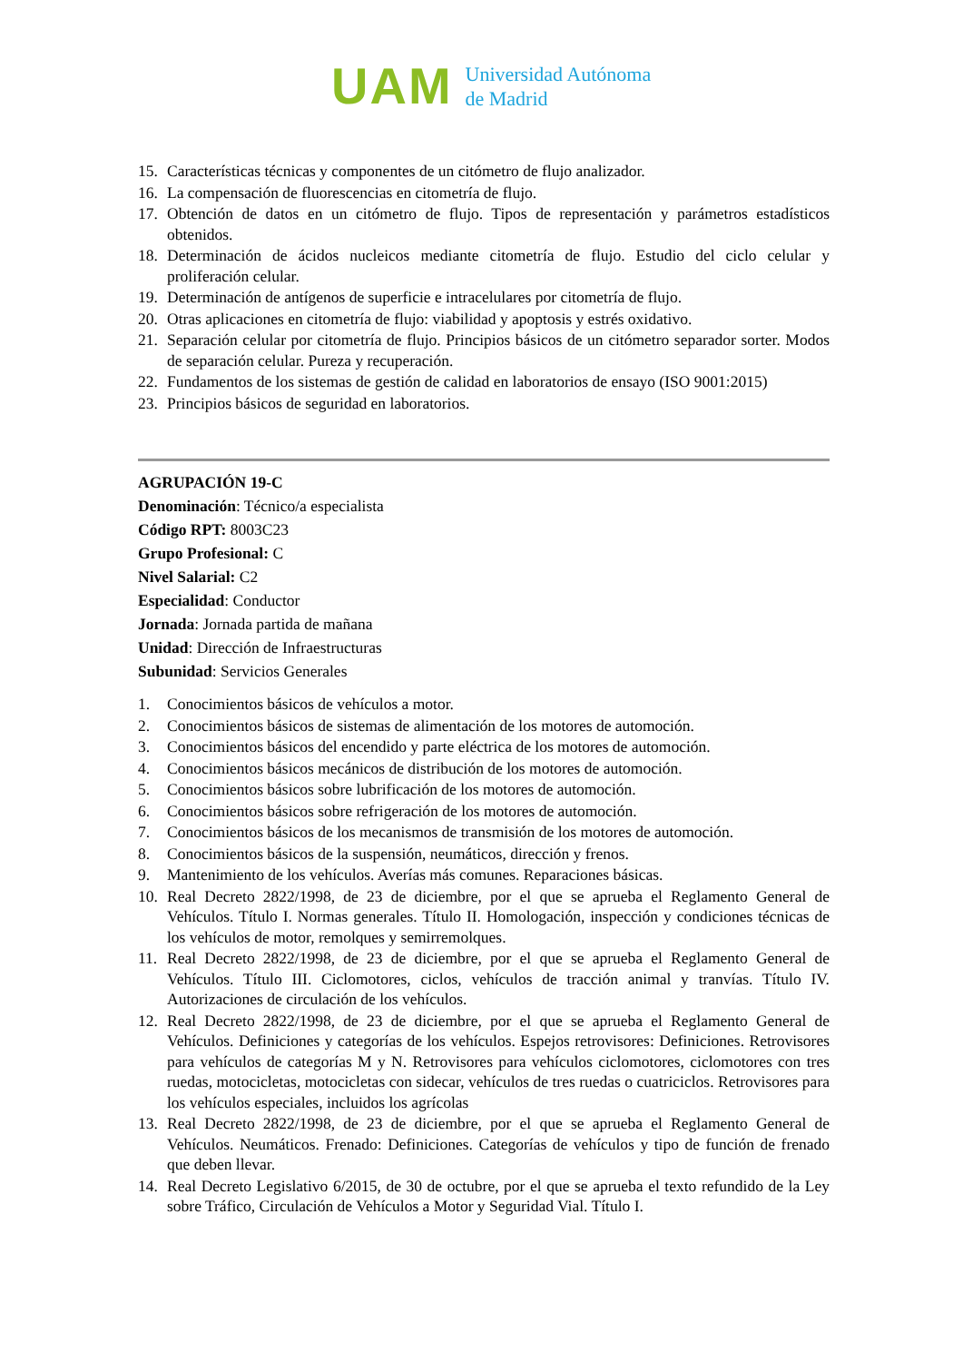UAM
Universidad Autónoma
de Madrid
15. Características técnicas y componentes de un citómetro de flujo analizador.
16. La compensación de fluorescencias en citometría de flujo.
17. Obtención de datos en un citómetro de flujo. Tipos de representación y parámetros estadísticos obtenidos.
18. Determinación de ácidos nucleicos mediante citometría de flujo. Estudio del ciclo celular y proliferación celular.
19. Determinación de antígenos de superficie e intracelulares por citometría de flujo.
20. Otras aplicaciones en citometría de flujo: viabilidad y apoptosis y estrés oxidativo.
21. Separación celular por citometría de flujo. Principios básicos de un citómetro separador sorter. Modos de separación celular. Pureza y recuperación.
22. Fundamentos de los sistemas de gestión de calidad en laboratorios de ensayo (ISO 9001:2015)
23. Principios básicos de seguridad en laboratorios.
AGRUPACIÓN 19-C
Denominación: Técnico/a especialista
Código RPT: 8003C23
Grupo Profesional: C
Nivel Salarial: C2
Especialidad: Conductor
Jornada: Jornada partida de mañana
Unidad: Dirección de Infraestructuras
Subunidad: Servicios Generales
1. Conocimientos básicos de vehículos a motor.
2. Conocimientos básicos de sistemas de alimentación de los motores de automoción.
3. Conocimientos básicos del encendido y parte eléctrica de los motores de automoción.
4. Conocimientos básicos mecánicos de distribución de los motores de automoción.
5. Conocimientos básicos sobre lubrificación de los motores de automoción.
6. Conocimientos básicos sobre refrigeración de los motores de automoción.
7. Conocimientos básicos de los mecanismos de transmisión de los motores de automoción.
8. Conocimientos básicos de la suspensión, neumáticos, dirección y frenos.
9. Mantenimiento de los vehículos. Averías más comunes. Reparaciones básicas.
10. Real Decreto 2822/1998, de 23 de diciembre, por el que se aprueba el Reglamento General de Vehículos. Título I. Normas generales. Título II. Homologación, inspección y condiciones técnicas de los vehículos de motor, remolques y semirremolques.
11. Real Decreto 2822/1998, de 23 de diciembre, por el que se aprueba el Reglamento General de Vehículos. Título III. Ciclomotores, ciclos, vehículos de tracción animal y tranvías. Título IV. Autorizaciones de circulación de los vehículos.
12. Real Decreto 2822/1998, de 23 de diciembre, por el que se aprueba el Reglamento General de Vehículos. Definiciones y categorías de los vehículos. Espejos retrovisores: Definiciones. Retrovisores para vehículos de categorías M y N. Retrovisores para vehículos ciclomotores, ciclomotores con tres ruedas, motocicletas, motocicletas con sidecar, vehículos de tres ruedas o cuatriciclos. Retrovisores para los vehículos especiales, incluidos los agrícolas
13. Real Decreto 2822/1998, de 23 de diciembre, por el que se aprueba el Reglamento General de Vehículos. Neumáticos. Frenado: Definiciones. Categorías de vehículos y tipo de función de frenado que deben llevar.
14. Real Decreto Legislativo 6/2015, de 30 de octubre, por el que se aprueba el texto refundido de la Ley sobre Tráfico, Circulación de Vehículos a Motor y Seguridad Vial. Título I.